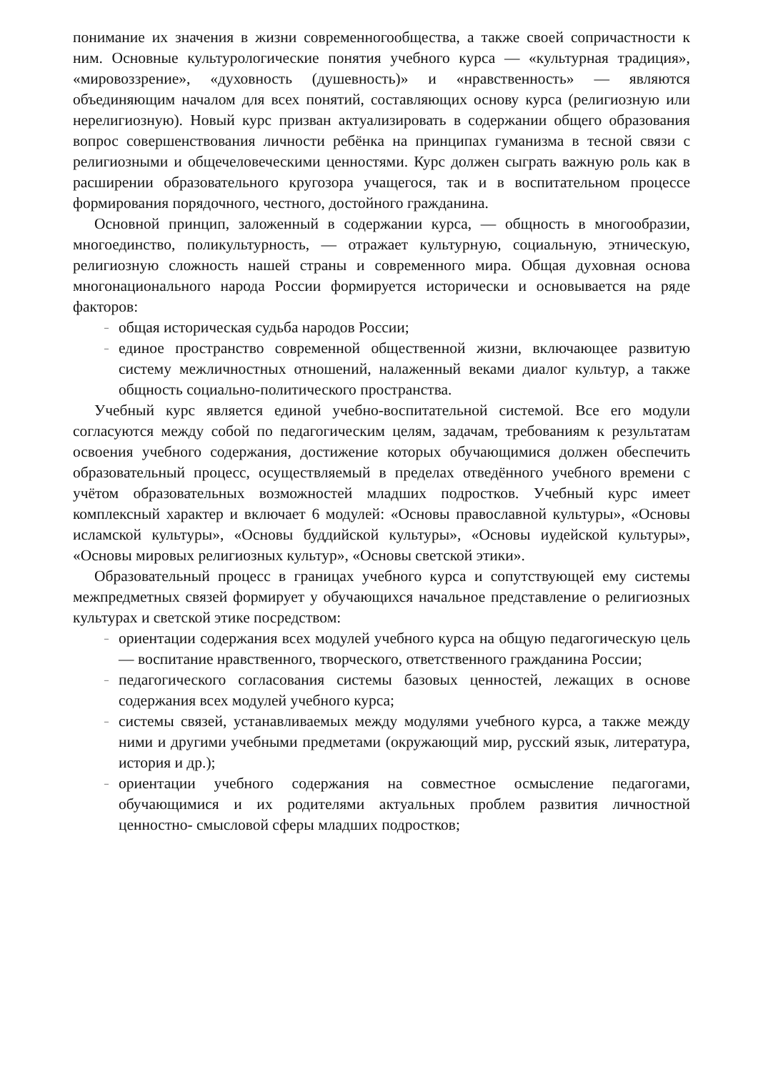понимание их значения в жизни современногообщества, а также своей сопричастности к ним. Основные культурологические понятия учебного курса — «культурная традиция», «мировоззрение», «духовность (душевность)» и «нравственность» — являются объединяющим началом для всех понятий, составляющих основу курса (религиозную или нерелигиозную). Новый курс призван актуализировать в содержании общего образования вопрос совершенствования личности ребёнка на принципах гуманизма в тесной связи с религиозными и общечеловеческими ценностями. Курс должен сыграть важную роль как в расширении образовательного кругозора учащегося, так и в воспитательном процессе формирования порядочного, честного, достойного гражданина.
Основной принцип, заложенный в содержании курса, — общность в многообразии, многоединство, поликультурность, — отражает культурную, социальную, этническую, религиозную сложность нашей страны и современного мира. Общая духовная основа многонационального народа России формируется исторически и основывается на ряде факторов:
– общая историческая судьба народов России;
– единое пространство современной общественной жизни, включающее развитую систему межличностных отношений, налаженный веками диалог культур, а также общность социально-политического пространства.
Учебный курс является единой учебно-воспитательной системой. Все его модули согласуются между собой по педагогическим целям, задачам, требованиям к результатам освоения учебного содержания, достижение которых обучающимися должен обеспечить образовательный процесс, осуществляемый в пределах отведённого учебного времени с учётом образовательных возможностей младших подростков. Учебный курс имеет комплексный характер и включает 6 модулей: «Основы православной культуры», «Основы исламской культуры», «Основы буддийской культуры», «Основы иудейской культуры», «Основы мировых религиозных культур», «Основы светской этики».
Образовательный процесс в границах учебного курса и сопутствующей ему системы межпредметных связей формирует у обучающихся начальное представление о религиозных культурах и светской этике посредством:
– ориентации содержания всех модулей учебного курса на общую педагогическую цель — воспитание нравственного, творческого, ответственного гражданина России;
– педагогического согласования системы базовых ценностей, лежащих в основе содержания всех модулей учебного курса;
– системы связей, устанавливаемых между модулями учебного курса, а также между ними и другими учебными предметами (окружающий мир, русский язык, литература, история и др.);
– ориентации учебного содержания на совместное осмысление педагогами, обучающимися и их родителями актуальных проблем развития личностной ценностно- смысловой сферы младших подростков;